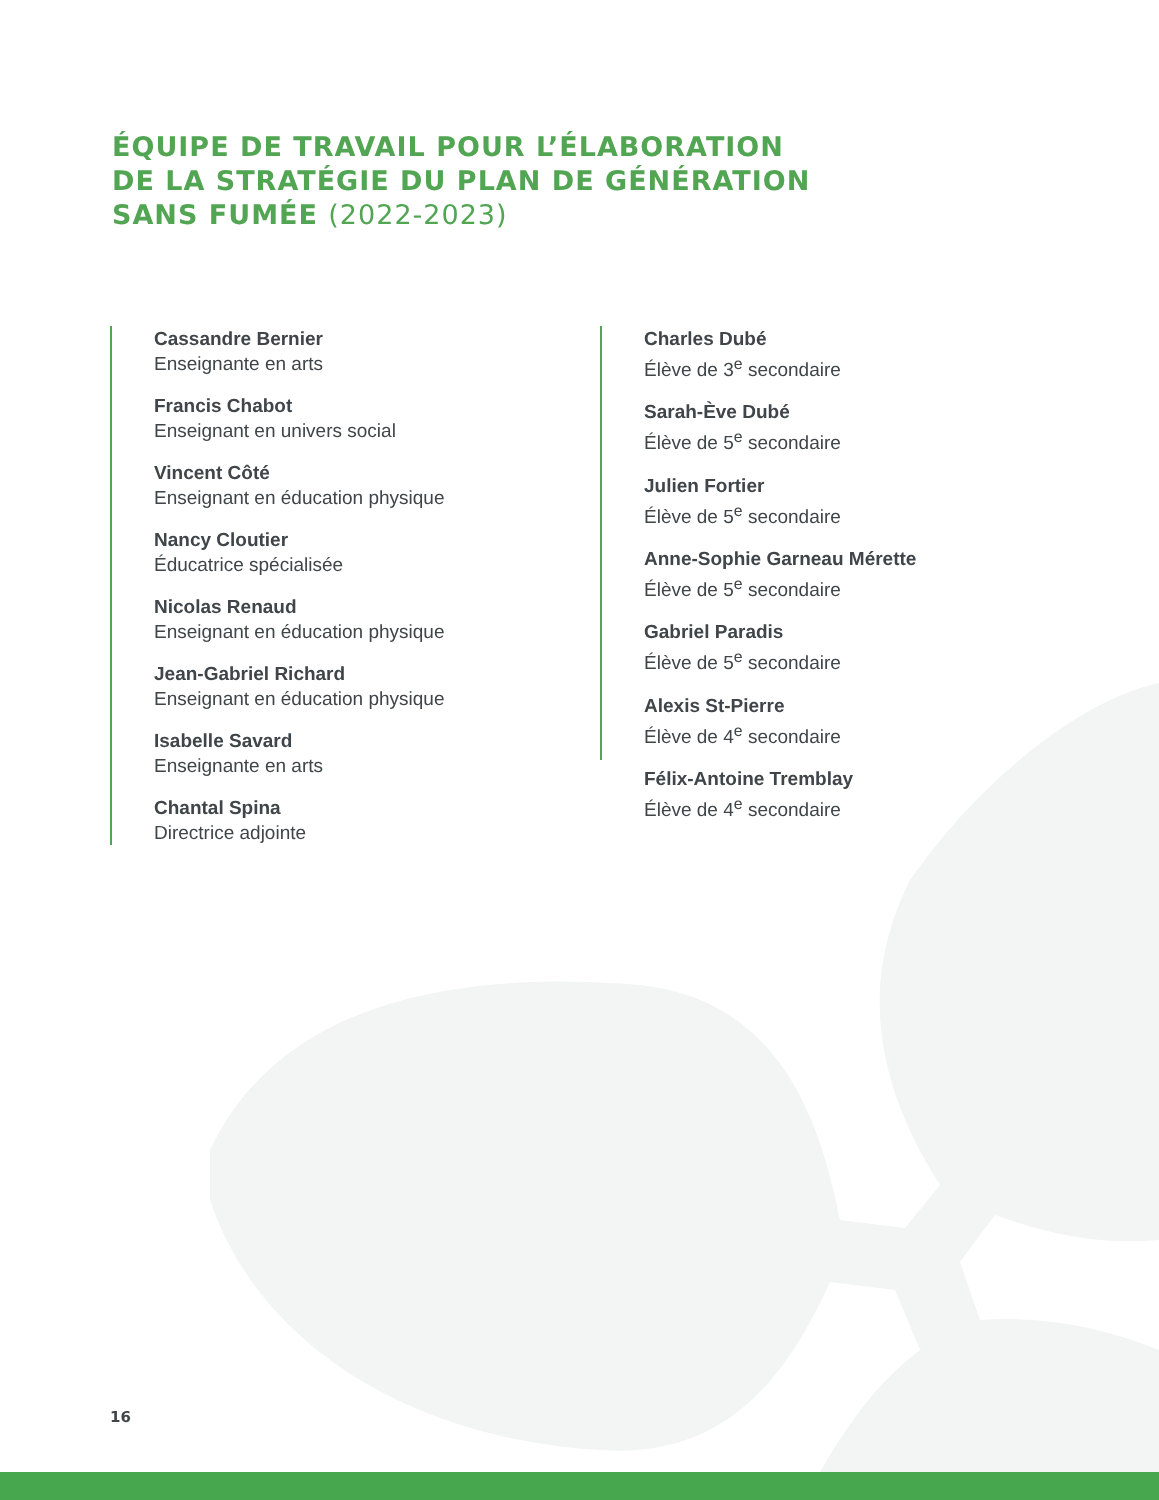ÉQUIPE DE TRAVAIL POUR L’ÉLABORATION
DE LA STRATÉGIE DU PLAN DE GÉNÉRATION
SANS FUMÉE (2022-2023)
Cassandre Bernier
Enseignante en arts
Francis Chabot
Enseignant en univers social
Vincent Côté
Enseignant en éducation physique
Nancy Cloutier
Éducatrice spécialisée
Nicolas Renaud
Enseignant en éducation physique
Jean-Gabriel Richard
Enseignant en éducation physique
Isabelle Savard
Enseignante en arts
Chantal Spina
Directrice adjointe
Charles Dubé
Élève de 3<sup>e</sup> secondaire
Sarah-Ève Dubé
Élève de 5<sup>e</sup> secondaire
Julien Fortier
Élève de 5<sup>e</sup> secondaire
Anne-Sophie Garneau Mérette
Élève de 5<sup>e</sup> secondaire
Gabriel Paradis
Élève de 5<sup>e</sup> secondaire
Alexis St-Pierre
Élève de 4<sup>e</sup> secondaire
Félix-Antoine Tremblay
Élève de 4<sup>e</sup> secondaire
16